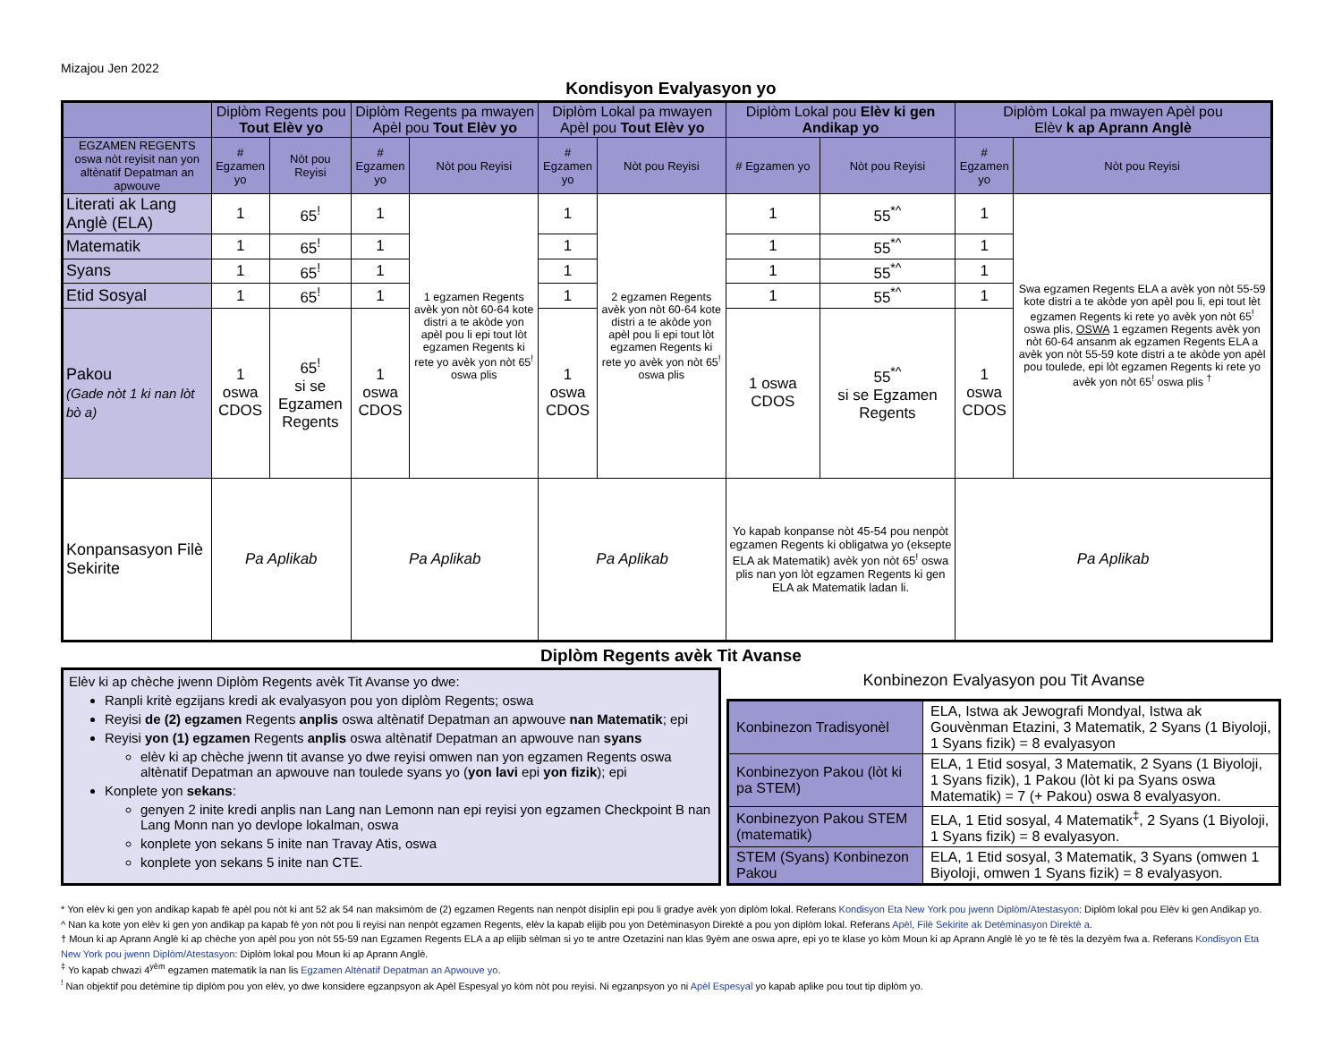Mizajou Jen 2022
Kondisyon Evalyasyon yo
| | Diplòm Regents pou Tout Elèv yo | | Diplòm Regents pa mwayen Apèl pou Tout Elèv yo | | Diplòm Lokal pa mwayen Apèl pou Tout Elèv yo | | Diplòm Lokal pou Elèv ki gen Andikap yo | | Diplòm Lokal pa mwayen Apèl pou Elèv k ap Aprann Anglè | |
| --- | --- | --- | --- | --- | --- | --- | --- | --- | --- | --- |
| EGZAMEN REGENTS oswa nòt reyisit nan yon altènatif Depatman an apwouve | # Egzamen yo | Nòt pou Reyisi | # Egzamen yo | Nòt pou Reyisi | # Egzamen yo | Nòt pou Reyisi | # Egzamen yo | Nòt pou Reyisi | # Egzamen yo | Nòt pou Reyisi |
| Literati ak Lang Anglè (ELA) | 1 | 65<sup>!</sup> | 1 | 1 egzamen Regents avèk yon nòt 60-64 kote distri a te akòde yon apèl pou li epi tout lòt egzamen Regents ki rete yo avèk yon nòt 65<sup>!</sup> oswa plis | 1 | 2 egzamen Regents avèk yon nòt 60-64 kote distri a te akòde yon apèl pou li epi tout lòt egzamen Regents ki rete yo avèk yon nòt 65<sup>!</sup> oswa plis | 1 | 55<sup>*^</sup> | 1 | Swa egzamen Regents ELA a avèk yon nòt 55-59 kote distri a te akòde yon apèl pou li, epi tout lèt egzamen Regents ki rete yo avèk yon nòt 65<sup>!</sup> oswa plis, OSWA 1 egzamen Regents avèk yon nòt 60-64 ansanm ak egzamen Regents ELA a avèk yon nòt 55-59 kote distri a te akòde yon apèl pou toulede, epi lòt egzamen Regents ki rete yo avèk yon nòt 65<sup>!</sup> oswa plis <sup>†</sup> |
| Matematik | 1 | 65<sup>!</sup> | 1 | | 1 | | 1 | 55<sup>*^</sup> | 1 | |
| Syans | 1 | 65<sup>!</sup> | 1 | | 1 | | 1 | 55<sup>*^</sup> | 1 | |
| Etid Sosyal | 1 | 65<sup>!</sup> | 1 | | 1 | | 1 | 55<sup>*^</sup> | 1 | |
| Pakou (Gade nòt 1 ki nan lòt bò a) | 1 oswa CDOS | 65<sup>!</sup> si se Egzamen Regents | 1 oswa CDOS | | 1 oswa CDOS | | 1 oswa CDOS | 55<sup>*^</sup> si se Egzamen Regents | 1 oswa CDOS | |
| Konpansasyon Filè Sekirite | Pa Aplikab | | Pa Aplikab | | Pa Aplikab | | Yo kapab konpanse nòt 45-54 pou nenpòt egzamen Regents ki obligatwa yo (eksepte ELA ak Matematik) avèk yon nòt 65<sup>!</sup> oswa plis nan yon lòt egzamen Regents ki gen ELA ak Matematik ladan li. | | Pa Aplikab | |
Diplòm Regents avèk Tit Avanse
Elèv ki ap chèche jwenn Diplòm Regents avèk Tit Avanse yo dwe:
Ranpli kritè egzijans kredi ak evalyasyon pou yon diplòm Regents; oswa
Reyisi de (2) egzamen Regents anplis oswa altènatif Depatman an apwouve nan Matematik; epi
Reyisi yon (1) egzamen Regents anplis oswa altènatif Depatman an apwouve nan syans
elèv ki ap chèche jwenn tit avanse yo dwe reyisi omwen nan yon egzamen Regents oswa altènatif Depatman an apwouve nan toulede syans yo (yon lavi epi yon fizik); epi
Konplete yon sekans:
genyen 2 inite kredi anplis nan Lang nan Lemonn nan epi reyisi yon egzamen Checkpoint B nan Lang Monn nan yo devlope lokalman, oswa
konplete yon sekans 5 inite nan Travay Atis, oswa
konplete yon sekans 5 inite nan CTE.
Konbinezon Evalyasyon pou Tit Avanse
| Konbinezon Tradisyonèl | ELA, Istwa ak Jewografi Mondyal, Istwa ak Gouvènman Etazini, 3 Matematik, 2 Syans (1 Biyoloji, 1 Syans fizik) = 8 evalyasyon |
| Konbinezyon Pakou (lòt ki pa STEM) | ELA, 1 Etid sosyal, 3 Matematik, 2 Syans (1 Biyoloji, 1 Syans fizik), 1 Pakou (lòt ki pa Syans oswa Matematik) = 7 (+ Pakou) oswa 8 evalyasyon. |
| Konbinezyon Pakou STEM (matematik) | ELA, 1 Etid sosyal, 4 Matematik<sup>‡</sup>, 2 Syans (1 Biyoloji, 1 Syans fizik) = 8 evalyasyon. |
| STEM (Syans) Konbinezon Pakou | ELA, 1 Etid sosyal, 3 Matematik, 3 Syans (omwen 1 Biyoloji, omwen 1 Syans fizik) = 8 evalyasyon. |
* Yon elèv ki gen yon andikap kapab fè apèl pou nòt ki ant 52 ak 54 nan maksimòm de (2) egzamen Regents nan nenpòt disiplin epi pou li gradye avèk yon diplòm lokal. Referans Kondisyon Eta New York pou jwenn Diplòm/Atestasyon: Diplòm lokal pou Elèv ki gen Andikap yo.
^ Nan ka kote yon elèv ki gen yon andikap pa kapab fè yon nòt pou li reyisi nan nenpòt egzamen Regents, elèv la kapab elijib pou yon Detèminasyon Direktè a pou yon diplòm lokal. Referans Apèl, Filè Sekirite ak Detèminasyon Direktè a.
† Moun ki ap Aprann Anglè ki ap chèche yon apèl pou yon nòt 55-59 nan Egzamen Regents ELA a ap elijib sèlman si yo te antre Ozetazini nan klas 9yèm ane oswa apre, epi yo te klase yo kòm Moun ki ap Aprann Anglè lè yo te fè tès la dezyèm fwa a. Referans Kondisyon Eta New York pou jwenn Diplòm/Atestasyon: Diplòm lokal pou Moun ki ap Aprann Anglè.
<sup>‡</sup> Yo kapab chwazi 4<sup>yèm</sup> egzamen matematik la nan lis Egzamen Altènatif Depatman an Apwouve yo.
<sup>!</sup> Nan objektif pou detèmine tip diplòm pou yon elèv, yo dwe konsidere egzanpsyon ak Apèl Espesyal yo kòm nòt pou reyisi. Ni egzanpsyon yo ni Apèl Espesyal yo kapab aplike pou tout tip diplòm yo.